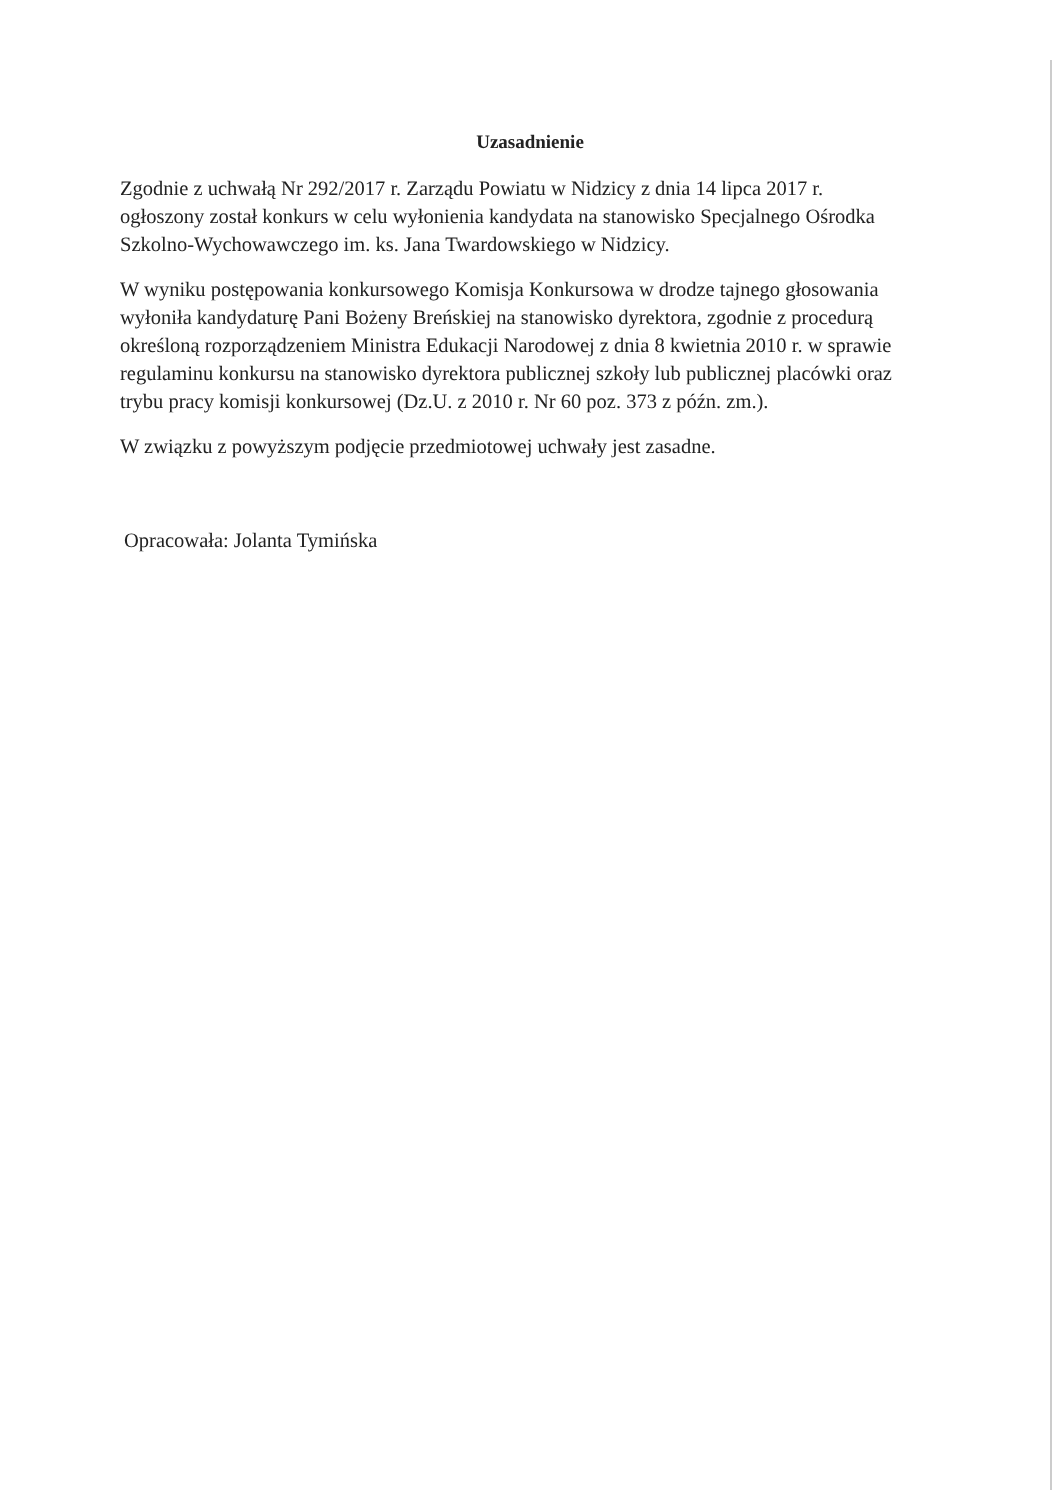Uzasadnienie
Zgodnie z uchwałą Nr 292/2017 r. Zarządu Powiatu w Nidzicy z dnia 14 lipca 2017 r.
ogłoszony został konkurs w celu wyłonienia kandydata na stanowisko Specjalnego Ośrodka
Szkolno-Wychowawczego im. ks. Jana Twardowskiego w Nidzicy.
W wyniku postępowania konkursowego Komisja Konkursowa w drodze tajnego głosowania
wyłoniła kandydaturę Pani Bożeny Breńskiej na stanowisko dyrektora, zgodnie z procedurą
określoną rozporządzeniem Ministra Edukacji Narodowej z dnia 8 kwietnia 2010 r. w sprawie
regulaminu konkursu na stanowisko dyrektora publicznej szkoły lub publicznej placówki oraz
trybu pracy komisji konkursowej (Dz.U. z 2010 r. Nr 60 poz. 373 z późn. zm.).
W związku z powyższym podjęcie przedmiotowej uchwały jest zasadne.
Opracowała: Jolanta Tymińska